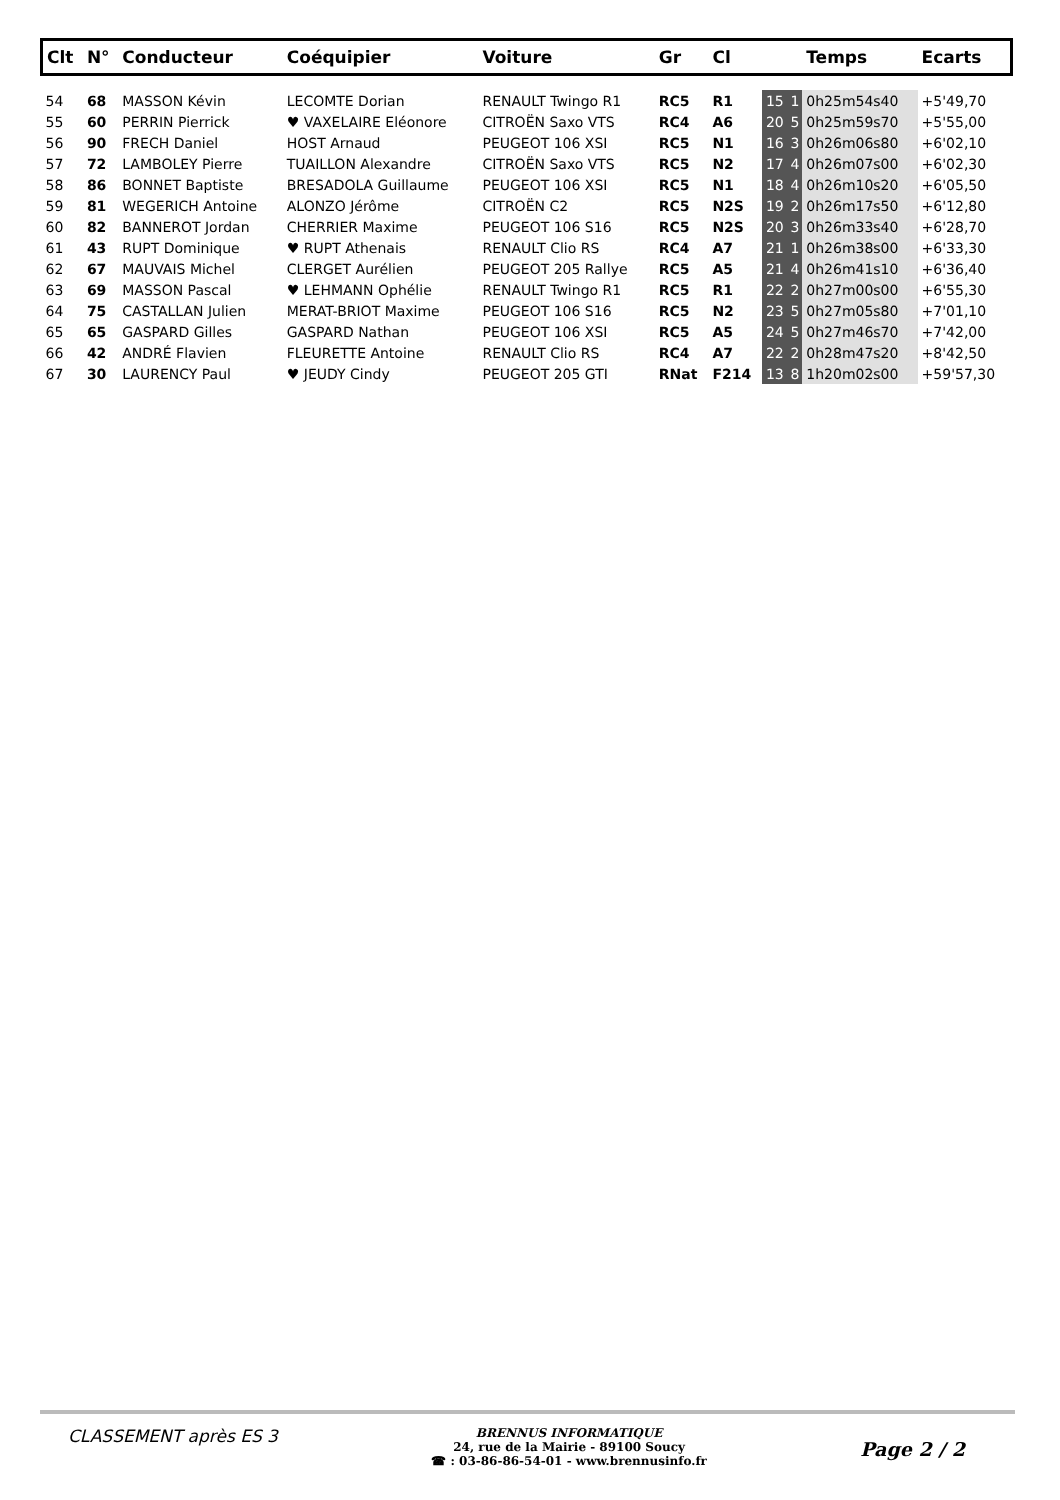| Clt | N° | Conducteur | Coéquipier | Voiture | Gr | Cl | | | Temps | Ecarts |
| --- | --- | --- | --- | --- | --- | --- | --- | --- | --- | --- |
| 54 | 68 | MASSON Kévin | LECOMTE Dorian | RENAULT Twingo R1 | RC5 | R1 | 15 | 1 | 0h25m54s40 | +5'49,70 |
| 55 | 60 | PERRIN Pierrick | ♥ VAXELAIRE Eléonore | CITROËN Saxo VTS | RC4 | A6 | 20 | 5 | 0h25m59s70 | +5'55,00 |
| 56 | 90 | FRECH Daniel | HOST Arnaud | PEUGEOT 106 XSI | RC5 | N1 | 16 | 3 | 0h26m06s80 | +6'02,10 |
| 57 | 72 | LAMBOLEY Pierre | TUAILLON Alexandre | CITROËN Saxo VTS | RC5 | N2 | 17 | 4 | 0h26m07s00 | +6'02,30 |
| 58 | 86 | BONNET Baptiste | BRESADOLA Guillaume | PEUGEOT 106 XSI | RC5 | N1 | 18 | 4 | 0h26m10s20 | +6'05,50 |
| 59 | 81 | WEGERICH Antoine | ALONZO Jérôme | CITROËN C2 | RC5 | N2S | 19 | 2 | 0h26m17s50 | +6'12,80 |
| 60 | 82 | BANNEROT Jordan | CHERRIER Maxime | PEUGEOT 106 S16 | RC5 | N2S | 20 | 3 | 0h26m33s40 | +6'28,70 |
| 61 | 43 | RUPT Dominique | ♥ RUPT Athenais | RENAULT Clio RS | RC4 | A7 | 21 | 1 | 0h26m38s00 | +6'33,30 |
| 62 | 67 | MAUVAIS Michel | CLERGET Aurélien | PEUGEOT 205 Rallye | RC5 | A5 | 21 | 4 | 0h26m41s10 | +6'36,40 |
| 63 | 69 | MASSON Pascal | ♥ LEHMANN Ophélie | RENAULT Twingo R1 | RC5 | R1 | 22 | 2 | 0h27m00s00 | +6'55,30 |
| 64 | 75 | CASTALLAN Julien | MERAT-BRIOT Maxime | PEUGEOT 106 S16 | RC5 | N2 | 23 | 5 | 0h27m05s80 | +7'01,10 |
| 65 | 65 | GASPARD Gilles | GASPARD Nathan | PEUGEOT 106 XSI | RC5 | A5 | 24 | 5 | 0h27m46s70 | +7'42,00 |
| 66 | 42 | ANDRÉ Flavien | FLEURETTE Antoine | RENAULT Clio RS | RC4 | A7 | 22 | 2 | 0h28m47s20 | +8'42,50 |
| 67 | 30 | LAURENCY Paul | ♥ JEUDY Cindy | PEUGEOT 205 GTI | RNat | F214 | 13 | 8 | 1h20m02s00 | +59'57,30 |
CLASSEMENT après ES 3
BRENNUS INFORMATIQUE
24, rue de la Mairie - 89100 Soucy
☎ : 03-86-86-54-01 - www.brennusinfo.fr
Page 2 / 2